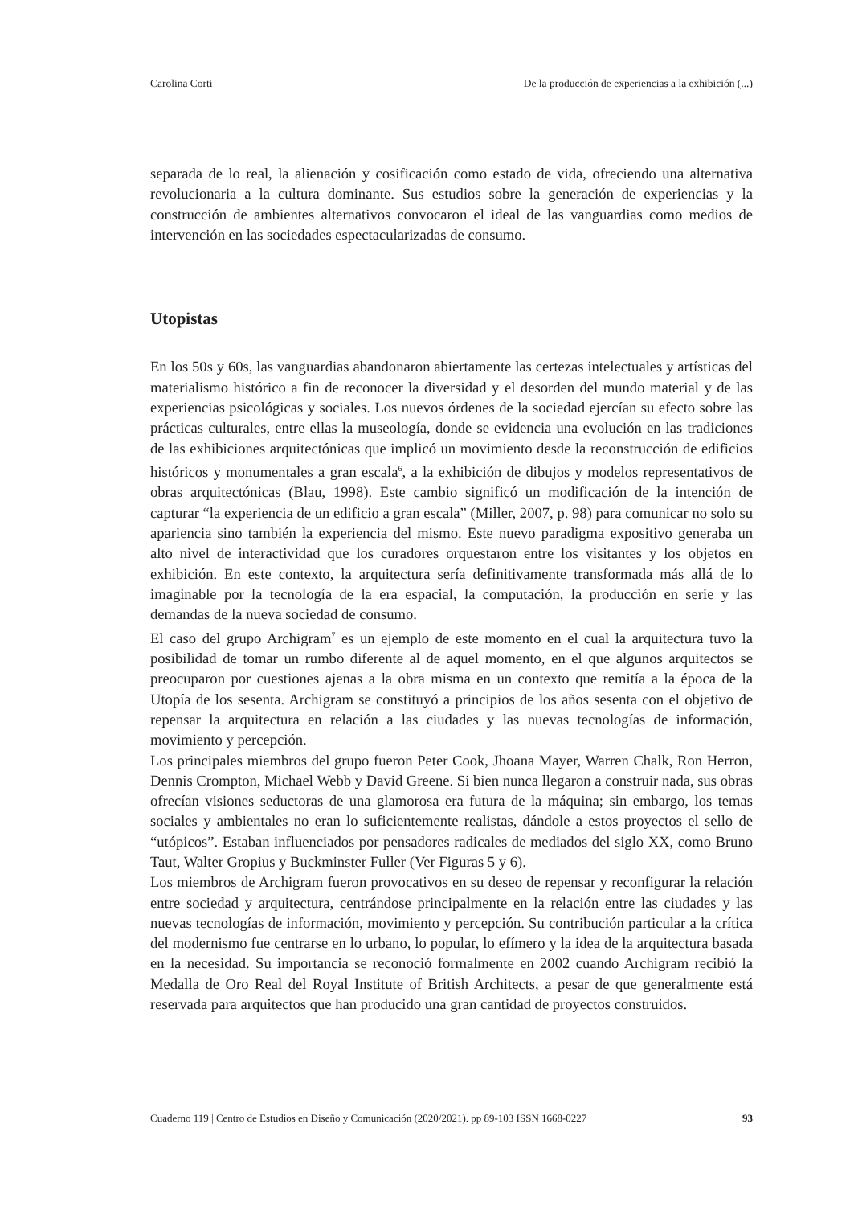Carolina Corti De la producción de experiencias a la exhibición (...)
separada de lo real, la alienación y cosificación como estado de vida, ofreciendo una alternativa revolucionaria a la cultura dominante. Sus estudios sobre la generación de experiencias y la construcción de ambientes alternativos convocaron el ideal de las vanguardias como medios de intervención en las sociedades espectacularizadas de consumo.
Utopistas
En los 50s y 60s, las vanguardias abandonaron abiertamente las certezas intelectuales y artísticas del materialismo histórico a fin de reconocer la diversidad y el desorden del mundo material y de las experiencias psicológicas y sociales. Los nuevos órdenes de la sociedad ejercían su efecto sobre las prácticas culturales, entre ellas la museología, donde se evidencia una evolución en las tradiciones de las exhibiciones arquitectónicas que implicó un movimiento desde la reconstrucción de edificios históricos y monumentales a gran escala<sup>6</sup>, a la exhibición de dibujos y modelos representativos de obras arquitectónicas (Blau, 1998). Este cambio significó un modificación de la intención de capturar “la experiencia de un edificio a gran escala” (Miller, 2007, p. 98) para comunicar no solo su apariencia sino también la experiencia del mismo. Este nuevo paradigma expositivo generaba un alto nivel de interactividad que los curadores orquestaron entre los visitantes y los objetos en exhibición. En este contexto, la arquitectura sería definitivamente transformada más allá de lo imaginable por la tecnología de la era espacial, la computación, la producción en serie y las demandas de la nueva sociedad de consumo.
El caso del grupo Archigram<sup>7</sup> es un ejemplo de este momento en el cual la arquitectura tuvo la posibilidad de tomar un rumbo diferente al de aquel momento, en el que algunos arquitectos se preocuparon por cuestiones ajenas a la obra misma en un contexto que remitía a la época de la Utopía de los sesenta. Archigram se constituyó a principios de los años sesenta con el objetivo de repensar la arquitectura en relación a las ciudades y las nuevas tecnologías de información, movimiento y percepción.
Los principales miembros del grupo fueron Peter Cook, Jhoana Mayer, Warren Chalk, Ron Herron, Dennis Crompton, Michael Webb y David Greene. Si bien nunca llegaron a construir nada, sus obras ofrecían visiones seductoras de una glamorosa era futura de la máquina; sin embargo, los temas sociales y ambientales no eran lo suficientemente realistas, dándole a estos proyectos el sello de “utópicos”. Estaban influenciados por pensadores radicales de mediados del siglo XX, como Bruno Taut, Walter Gropius y Buckminster Fuller (Ver Figuras 5 y 6).
Los miembros de Archigram fueron provocativos en su deseo de repensar y reconfigurar la relación entre sociedad y arquitectura, centrándose principalmente en la relación entre las ciudades y las nuevas tecnologías de información, movimiento y percepción. Su contribución particular a la crítica del modernismo fue centrarse en lo urbano, lo popular, lo efímero y la idea de la arquitectura basada en la necesidad. Su importancia se reconoció formalmente en 2002 cuando Archigram recibió la Medalla de Oro Real del Royal Institute of British Architects, a pesar de que generalmente está reservada para arquitectos que han producido una gran cantidad de proyectos construidos.
Cuaderno 119 | Centro de Estudios en Diseño y Comunicación (2020/2021). pp 89-103 ISSN 1668-0227 93